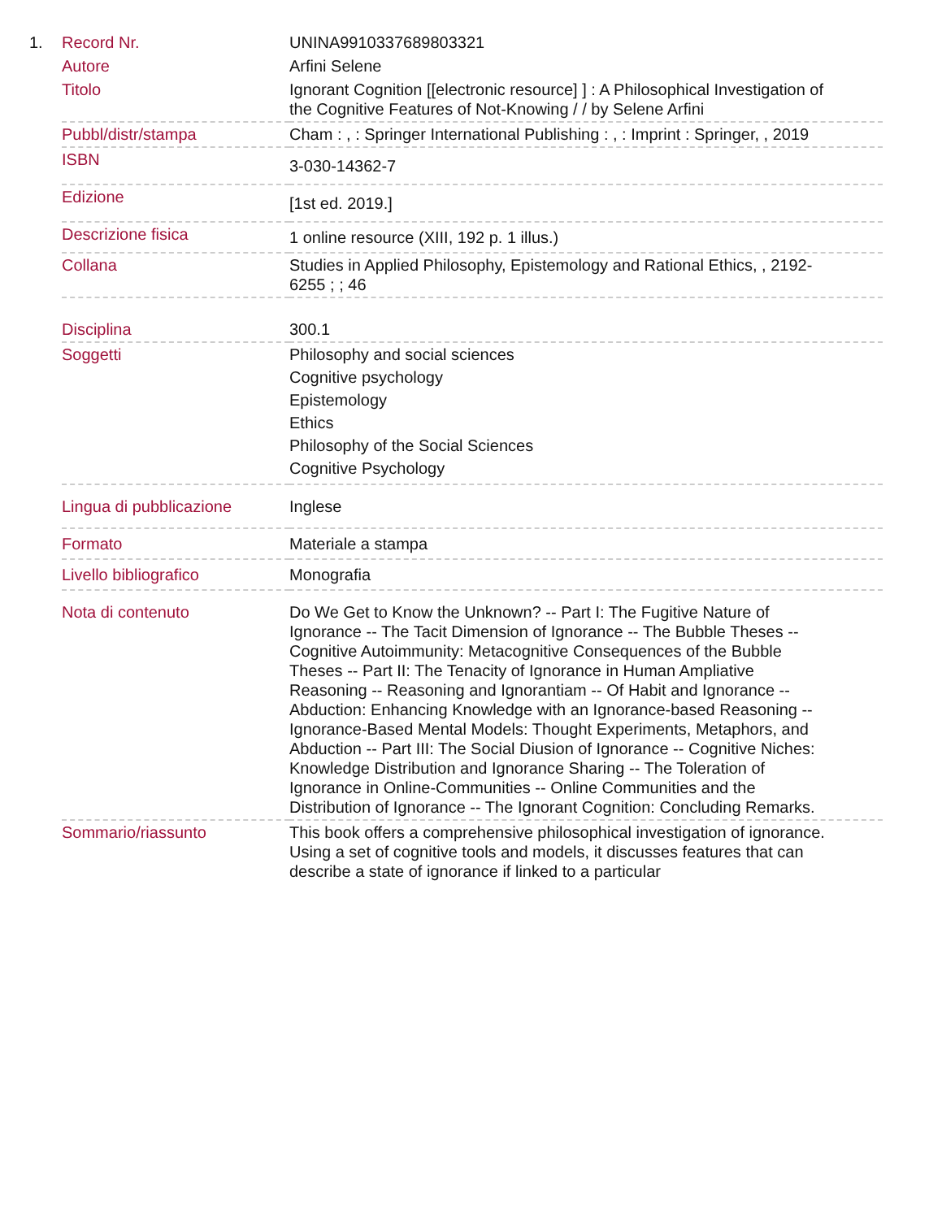| 1. | Record Nr. | UNINA9910337689803321 |
| | Autore | Arfini Selene |
| | Titolo | Ignorant Cognition [[electronic resource] ] : A Philosophical Investigation of the Cognitive Features of Not-Knowing / / by Selene Arfini |
| | Pubbl/distr/stampa | Cham : , : Springer International Publishing : , : Imprint : Springer, , 2019 |
| | ISBN | 3-030-14362-7 |
| | Edizione | [1st ed. 2019.] |
| | Descrizione fisica | 1 online resource (XIII, 192 p. 1 illus.) |
| | Collana | Studies in Applied Philosophy, Epistemology and Rational Ethics, , 2192-6255 ; ; 46 |
| | Disciplina | 300.1 |
| | Soggetti | Philosophy and social sciences Cognitive psychology Epistemology Ethics Philosophy of the Social Sciences Cognitive Psychology |
| | Lingua di pubblicazione | Inglese |
| | Formato | Materiale a stampa |
| | Livello bibliografico | Monografia |
| | Nota di contenuto | Do We Get to Know the Unknown? -- Part I: The Fugitive Nature of Ignorance -- The Tacit Dimension of Ignorance -- The Bubble Theses -- Cognitive Autoimmunity: Metacognitive Consequences of the Bubble Theses -- Part II: The Tenacity of Ignorance in Human Ampliative Reasoning -- Reasoning and Ignorantiam -- Of Habit and Ignorance -- Abduction: Enhancing Knowledge with an Ignorance-based Reasoning -- Ignorance-Based Mental Models: Thought Experiments, Metaphors, and Abduction -- Part III: The Social Diusion of Ignorance -- Cognitive Niches: Knowledge Distribution and Ignorance Sharing -- The Toleration of Ignorance in Online-Communities -- Online Communities and the Distribution of Ignorance -- The Ignorant Cognition: Concluding Remarks. |
| | Sommario/riassunto | This book offers a comprehensive philosophical investigation of ignorance. Using a set of cognitive tools and models, it discusses features that can describe a state of ignorance if linked to a particular |